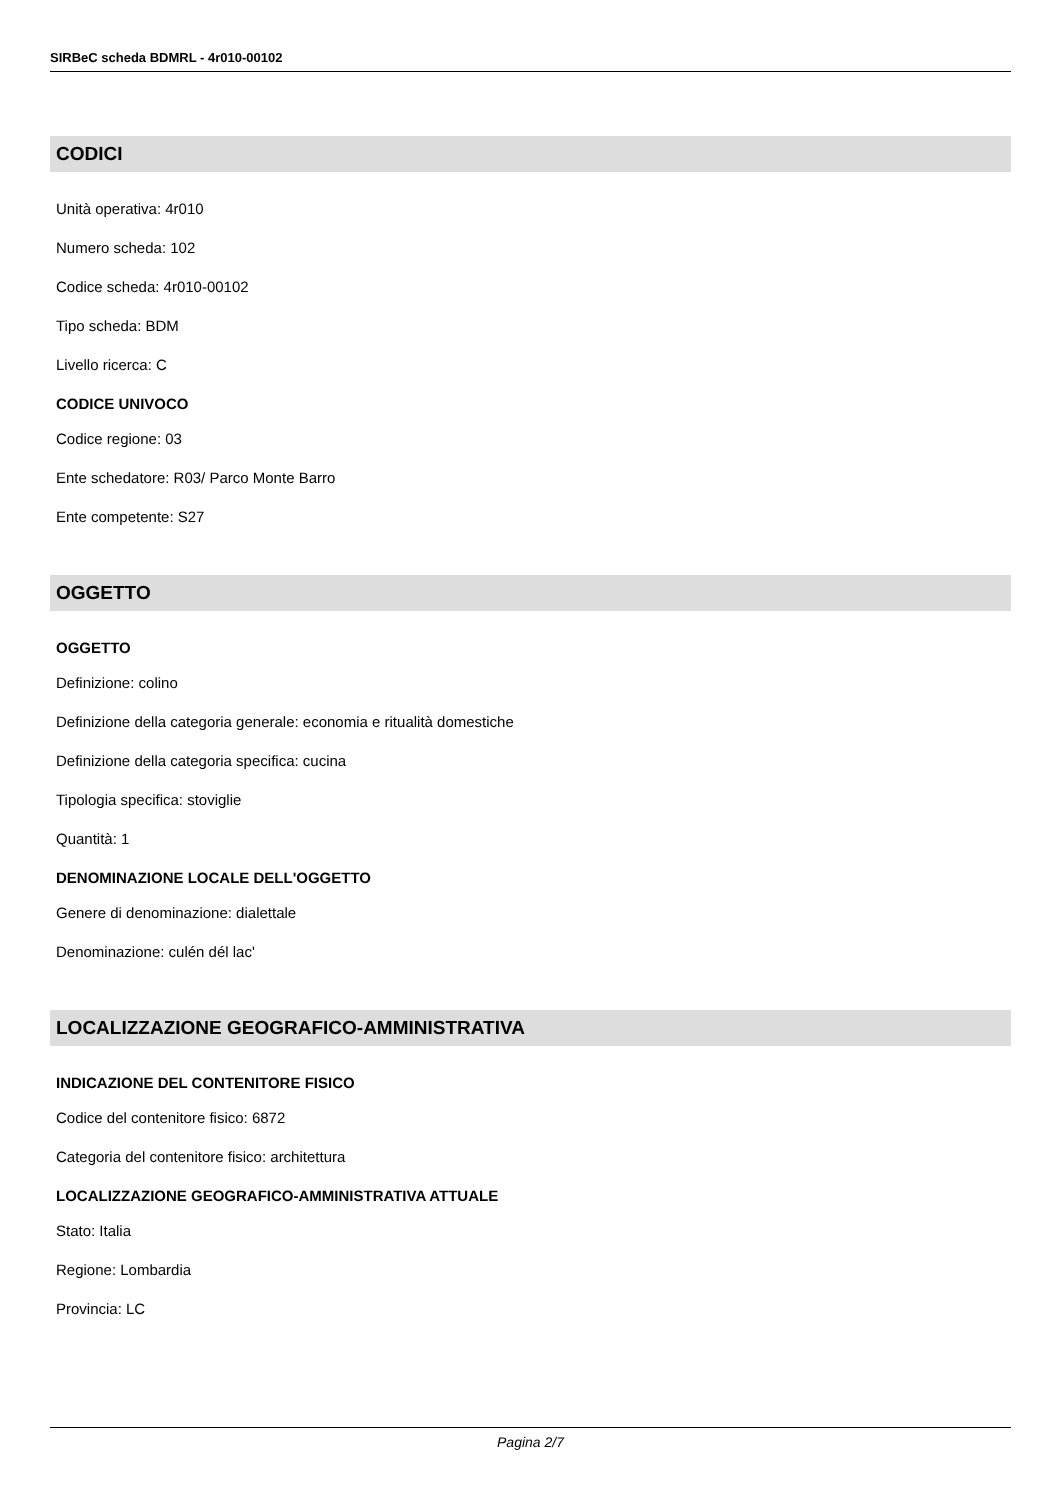SIRBeC scheda BDMRL - 4r010-00102
CODICI
Unità operativa: 4r010
Numero scheda: 102
Codice scheda: 4r010-00102
Tipo scheda: BDM
Livello ricerca: C
CODICE UNIVOCO
Codice regione: 03
Ente schedatore: R03/ Parco Monte Barro
Ente competente: S27
OGGETTO
OGGETTO
Definizione: colino
Definizione della categoria generale: economia e ritualità domestiche
Definizione della categoria specifica: cucina
Tipologia specifica: stoviglie
Quantità: 1
DENOMINAZIONE LOCALE DELL'OGGETTO
Genere di denominazione: dialettale
Denominazione: culén dél lac'
LOCALIZZAZIONE GEOGRAFICO-AMMINISTRATIVA
INDICAZIONE DEL CONTENITORE FISICO
Codice del contenitore fisico: 6872
Categoria del contenitore fisico: architettura
LOCALIZZAZIONE GEOGRAFICO-AMMINISTRATIVA ATTUALE
Stato: Italia
Regione: Lombardia
Provincia: LC
Pagina 2/7